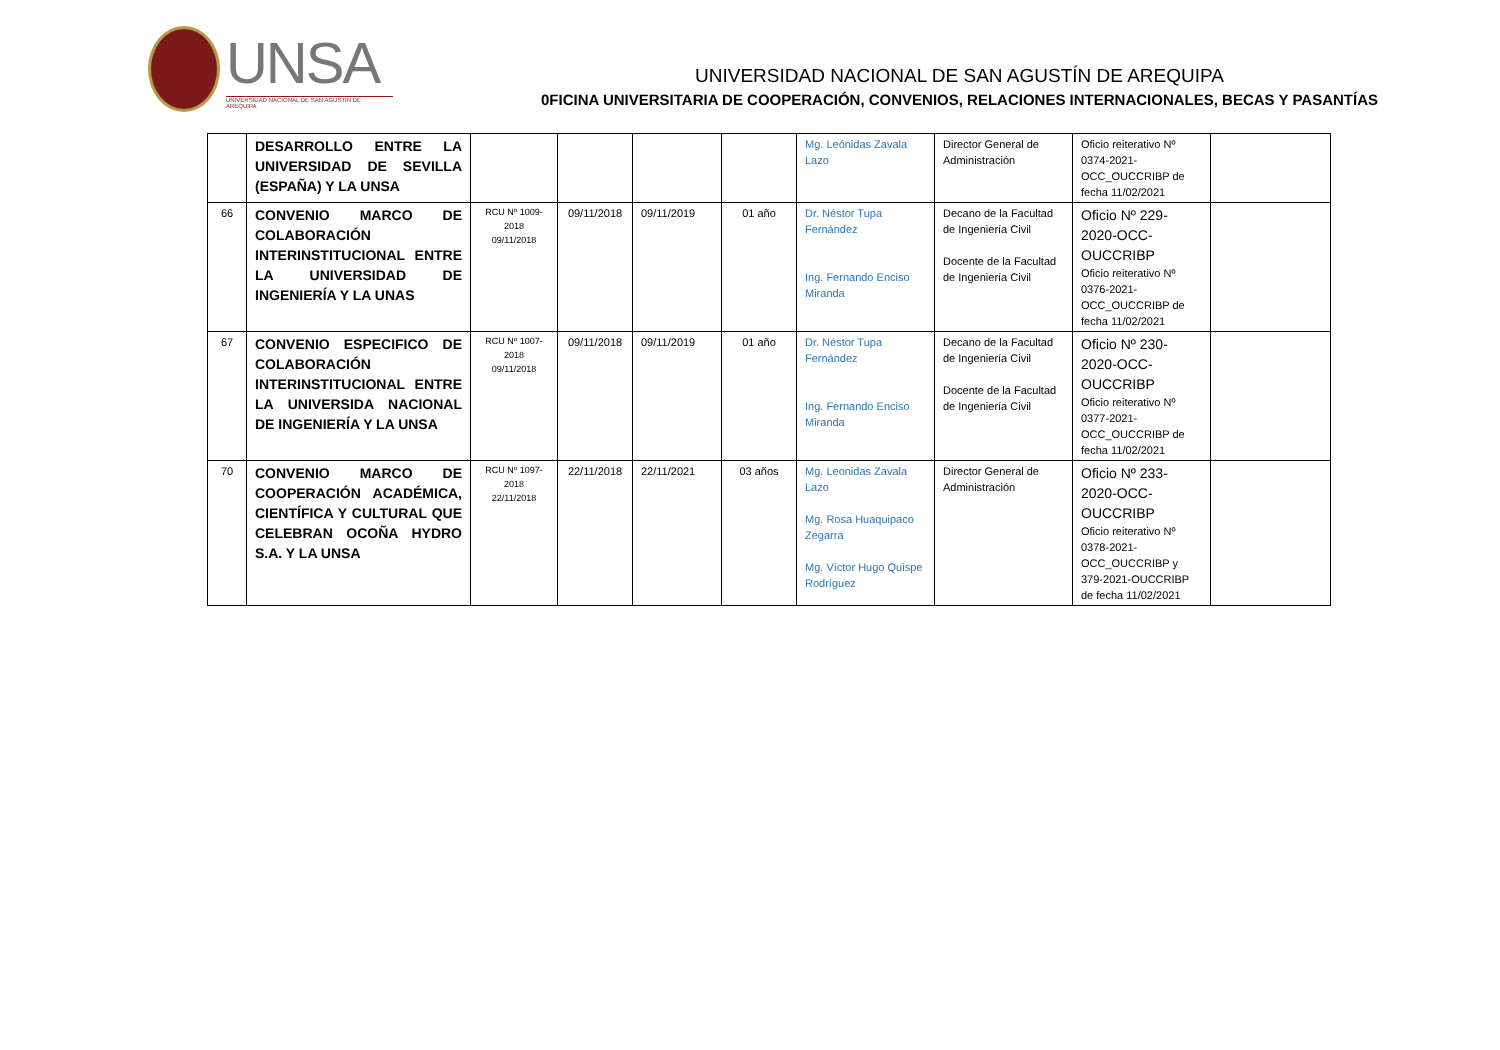UNSA
UNIVERSIDAD NACIONAL DE SAN AGUSTÍN DE AREQUIPA
UNIVERSIDAD NACIONAL DE SAN AGUSTÍN DE AREQUIPA
0FICINA UNIVERSITARIA DE COOPERACIÓN, CONVENIOS, RELACIONES INTERNACIONALES, BECAS Y PASANTÍAS
| | DESARROLLO ENTRE LA UNIVERSIDAD DE SEVILLA (ESPAÑA) Y LA UNSA | | | | | Mg. Leónidas Zavala Lazo | Director General de Administración | Oficio reiterativo Nº 0374-2021-OCC_OUCCRIBP de fecha 11/02/2021 | |
| 66 | CONVENIO MARCO DE COLABORACIÓN INTERINSTITUCIONAL ENTRE LA UNIVERSIDAD DE INGENIERÍA Y LA UNAS | RCU Nº 1009-2018 09/11/2018 | 09/11/2018 | 09/11/2019 | 01 año | Dr. Néstor Tupa Fernández Ing. Fernando Enciso Miranda | Decano de la Facultad de Ingeniería Civil Docente de la Facultad de Ingeniería Civil | Oficio Nº 229-2020-OCC-OUCCRIBP Oficio reiterativo Nº 0376-2021-OCC_OUCCRIBP de fecha 11/02/2021 | |
| 67 | CONVENIO ESPECIFICO DE COLABORACIÓN INTERINSTITUCIONAL ENTRE LA UNIVERSIDA NACIONAL DE INGENIERÍA Y LA UNSA | RCU Nº 1007-2018 09/11/2018 | 09/11/2018 | 09/11/2019 | 01 año | Dr. Néstor Tupa Fernández Ing. Fernando Enciso Miranda | Decano de la Facultad de Ingeniería Civil Docente de la Facultad de Ingeniería Civil | Oficio Nº 230-2020-OCC-OUCCRIBP Oficio reiterativo Nº 0377-2021-OCC_OUCCRIBP de fecha 11/02/2021 | |
| 70 | CONVENIO MARCO DE COOPERACIÓN ACADÉMICA, CIENTÍFICA Y CULTURAL QUE CELEBRAN OCOÑA HYDRO S.A. Y LA UNSA | RCU Nº 1097-2018 22/11/2018 | 22/11/2018 | 22/11/2021 | 03 años | Mg. Leonidas Zavala Lazo Mg. Rosa Huaquipaco Zegarra Mg. Víctor Hugo Quispe Rodríguez | Director General de Administración | Oficio Nº 233-2020-OCC-OUCCRIBP Oficio reiterativo Nº 0378-2021-OCC_OUCCRIBP y 379-2021-OUCCRIBP de fecha 11/02/2021 | |